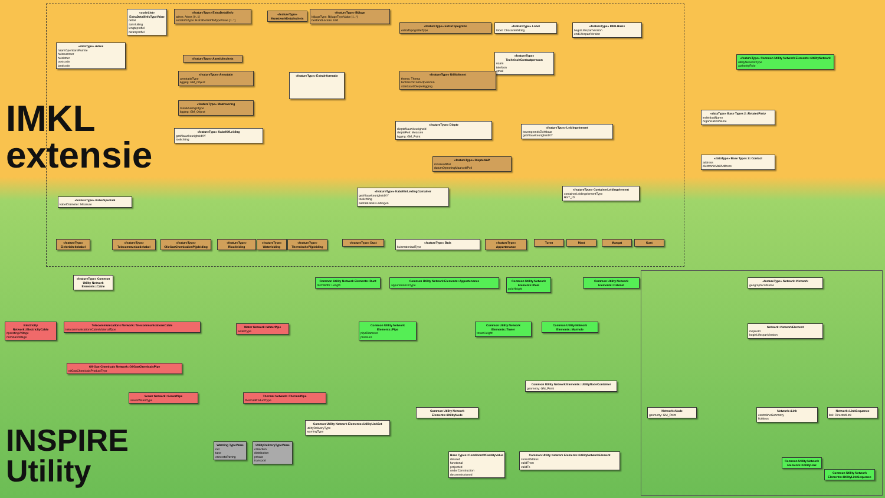IMKL
extensie
INSPIRE
Utility
«codeList» ExtraDetailInfoTypeValue
detail
aansluiting
lengteprofiel
dwarsprofiel
«featureType» ExtraDetailinfo
adres: Adres [0..1]
extraInfoType: ExtraDetailInfoTypeValue [1..*]
«featureType» KunstwerkDetailschets
«featureType» Bijlage
bijlageType: BijlageTypeValue [1..*]
bestandLocatie: URI
«dataType» Adres
naamOpenbareRuimte
huisnummer
huisletter
postcode
landcode
«featureType» ExtraTopografie
extraTopografieType
«featureType» Label
label: CharacterString
«featureType» IMKLBasis
beginLifespanVersion
endLifespanVersion
«featureType» TechnischContactpersoon
naam
telefoon
email
«featureType» Aansluitschets
«featureType» Annotatie
annotatieType
ligging: GM_Object
«featureType» ExtraInformatie
«featureType» Utiliteitsnet
thema: Thema
technischContactpersoon
standaardDieptelegging
«featureType» Maatvoering
maatvoeringsType
ligging: GM_Object
«featureType» KabelOfLeiding
geoNauwkeurigheidXY
toelichting
«featureType» Diepte
diepteNauwkeurigheid
dieptePeil: Measure
ligging: GM_Point
«featureType» Leidingelement
bovengrondsZichtbaar
geoNauwkeurigheidXY
«featureType» DiepteNAP
maaiveldPeil
datumOpmetingMaaiveldPeil
«featureType» KabelEnLeidingContainer
geoNauwkeurigheidXY
toelichting
aantalKabelsLeidingen
«featureType» ContainerLeidingelement
containerLeidingelementType
BGT_ID
«featureType» KabelSpeciaal
kabelDiameter: Measure
«featureType» Buis
buismateriaalType
«featureType» Elektriciteitskabel
«featureType» Telecommunicatiekabel
«featureType» OlieGasChemicalienPijpleiding
«featureType» Rioolleiding
«featureType» Waterleiding
«featureType» ThermischePijpleiding
«featureType» Duct
«featureType» Appurtenance
Toren Mast Mangat Kast
«featureType» Common Utility Network Elements::UtilityNetwork
utilityNetworkType
authorityRole
«dataType» Base Types 2::RelatedParty
individualName
organisationName
«dataType» Base Types 2::Contact
address
electronicMailAddress
«featureType» Common Utility Network Elements::Cable
Common Utility Network Elements::Duct
ductWidth: Length
Common Utility Network Elements::Appurtenance
appurtenanceType
Common Utility Network Elements::Pole
poleHeight
Common Utility Network Elements::Cabinet
«featureType» Network::Network
geographicalName
Electricity Network::ElectricityCable
operatingVoltage
nominalVoltage
Telecommunications Network::TelecommunicationsCable
telecommunicationsCableMaterialType
Water Network::WaterPipe
waterType
Common Utility Network Elements::Pipe
pipeDiameter
pressure
Common Utility Network Elements::Tower
towerHeight
Common Utility Network Elements::Manhole
Network::NetworkElement
inspireId
beginLifespanVersion
Oil-Gas-Chemicals Network::OilGasChemicalsPipe
oilGasChemicalsProductType
Common Utility Network Elements::UtilityNodeContainer
geometry: GM_Point
Sewer Network::SewerPipe
sewerWaterType
Thermal Network::ThermalPipe
thermalProductType
Common Utility Network Elements::UtilityNode
Network::Node
geometry: GM_Point
Network::Link
centrelineGeometry
fictitious
Network::LinkSequence
link: DirectedLink
Common Utility Network Elements::UtilityLinkSet
utilityDeliveryType
warningType
Warning TypeValue
net
tape
concretePaving
UtilityDeliveryTypeValue
collection
distribution
private
transport
Base Types::ConditionOfFacilityValue
disused
functional
projected
underConstruction
decommissioned
Common Utility Network Elements::UtilityNetworkElement
currentStatus
validFrom
validTo
Common Utility Network Elements::UtilityLink
Common Utility Network Elements::UtilityLinkSequence